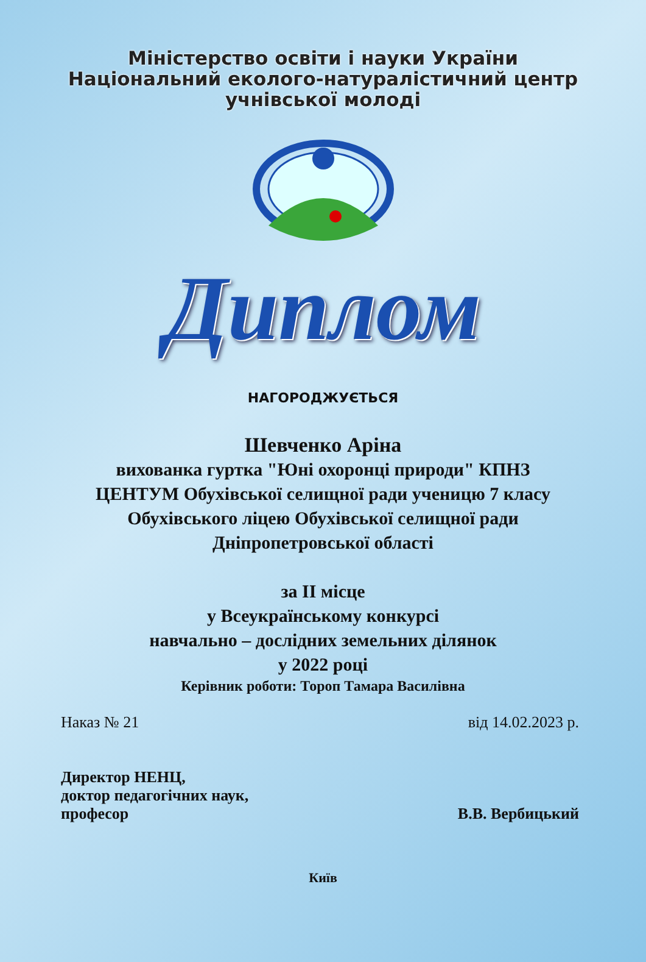Міністерство освіти і науки України
Національний еколого-натуралістичний центр
учнівської молоді
Диплом
НАГОРОДЖУЄТЬСЯ
Шевченко Аріна
вихованка гуртка "Юні охоронці природи" КПНЗ ЦЕНТУМ Обухівської селищної ради ученицю 7 класу Обухівського ліцею Обухівської селищної ради Дніпропетровської області
за ІІ місце
у Всеукраїнському конкурсі
навчально – дослідних земельних ділянок
у 2022 році
Керівник роботи: Тороп Тамара Василівна
Наказ № 21 від 14.02.2023 р.
Директор НЕНЦ,
доктор педагогічних наук,
професор В.В. Вербицький
Київ